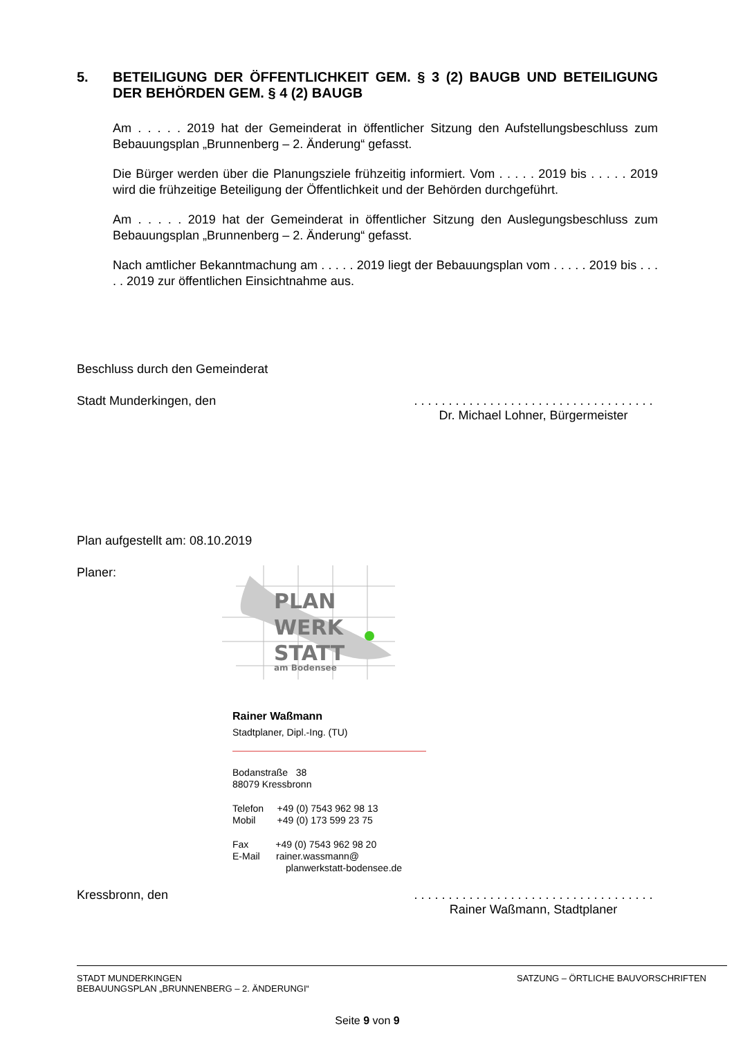5. BETEILIGUNG DER ÖFFENTLICHKEIT GEM. § 3 (2) BAUGB UND BETEILIGUNG DER BEHÖRDEN GEM. § 4 (2) BAUGB
Am . . . . . 2019 hat der Gemeinderat in öffentlicher Sitzung den Aufstellungsbeschluss zum Bebauungsplan „Brunnenberg – 2. Änderung“ gefasst.
Die Bürger werden über die Planungsziele frühzeitig informiert. Vom . . . . . 2019 bis . . . . . 2019 wird die frühzeitige Beteiligung der Öffentlichkeit und der Behörden durchgeführt.
Am . . . . . 2019 hat der Gemeinderat in öffentlicher Sitzung den Auslegungsbeschluss zum Bebauungsplan „Brunnenberg – 2. Änderung“ gefasst.
Nach amtlicher Bekanntmachung am . . . . . 2019 liegt der Bebauungsplan vom . . . . . 2019 bis . . . . . 2019 zur öffentlichen Einsichtnahme aus.
Beschluss durch den Gemeinderat
Stadt Munderkingen, den . . . . . . . . . . . . . . . . . . . . . . . . . . . . . . . . . . .
Dr. Michael Lohner, Bürgermeister
Plan aufgestellt am: 08.10.2019
Planer:
PLAN
WERK
STATT
am Bodensee
Rainer Waßmann
Stadtplaner, Dipl.-Ing. (TU)
Bodanstraße 38
88079 Kressbronn
Telefon +49 (0) 7543 962 98 13
Mobil +49 (0) 173 599 23 75
Fax +49 (0) 7543 962 98 20
E-Mail rainer.wassmann@
planwerkstatt-bodensee.de
Kressbronn, den . . . . . . . . . . . . . . . . . . . . . . . . . . . . . . . . . . .
Rainer Waßmann, Stadtplaner
STADT MUNDERKINGEN
BEBAUUNGSPLAN „BRUNNENBERG – 2. ÄNDERUNGI“
SATZUNG – ÖRTLICHE BAUVORSCHRIFTEN
Seite 9 von 9